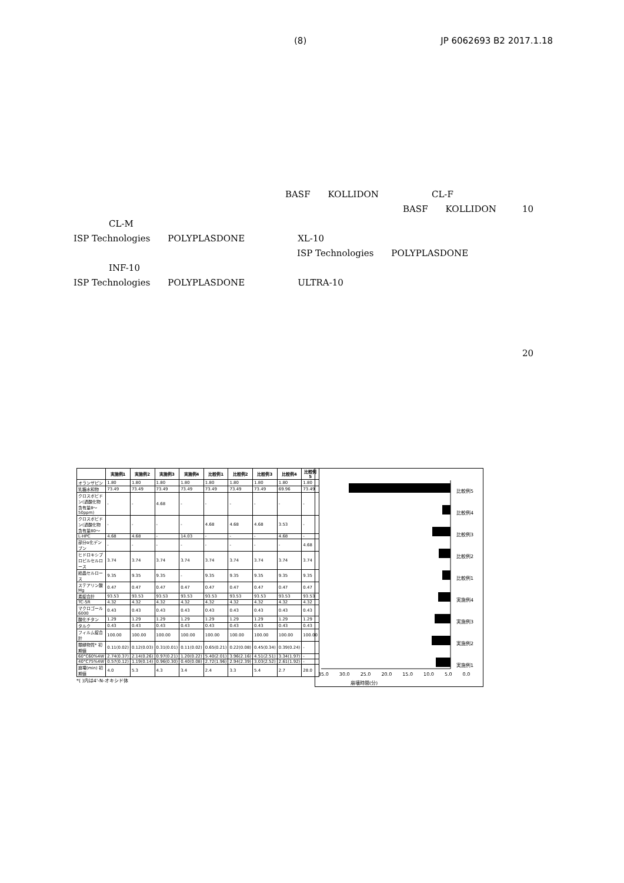(8) JP 6062693 B2 2017.1.18
BASF　　KOLLIDON　　　　　　CL-F
BASF　　KOLLIDON 10
CL-M
ISP Technologies　　POLYPLASDONE　　　　　　XL-10
ISP Technologies　　POLYPLASDONE
INF-10
ISP Technologies　　POLYPLASDONE　　　　　　ULTRA-10
20
| | 実施例1 | 実施例2 | 実施例3 | 実施例4 | 比較例1 | 比較例2 | 比較例3 | 比較例4 | 比較例5 |
| --- | --- | --- | --- | --- | --- | --- | --- | --- | --- |
| オランザピン | 1.80 | 1.80 | 1.80 | 1.80 | 1.80 | 1.80 | 1.80 | 1.80 | 1.80 |
| 乳糖水和物 | 73.49 | 73.49 | 73.49 | 73.49 | 73.49 | 73.49 | 73.49 | 69.96 | 73.49 |
| クロスポビドン(過酸化物含有量8〜50ppm) | - | - | 4.68 | - | - | - | - | - | - |
| クロスポビドン(過酸化物含有量80〜 | - | - | - | - | 4.68 | 4.68 | 4.68 | 3.53 | - |
| L-HPC | 4.68 | 4.68 | - | 14.03 | - | - | - | 4.68 | - |
| 部分α化デンプン | - | - | - | - | - | - | - | - | 4.68 |
| ヒドロキシプロピルセルロース | 3.74 | 3.74 | 3.74 | 3.74 | 3.74 | 3.74 | 3.74 | 3.74 | 3.74 |
| 結晶セルロース | 9.35 | 9.35 | 9.35 | - | 9.35 | 9.35 | 9.35 | 9.35 | 9.35 |
| ステアリン酸Mg | 0.47 | 0.47 | 0.47 | 0.47 | 0.47 | 0.47 | 0.47 | 0.47 | 0.47 |
| 素錠合計 | 93.53 | 93.53 | 93.53 | 93.53 | 93.53 | 93.53 | 93.53 | 93.53 | 93.53 |
| TC-5R | 4.32 | 4.32 | 4.32 | 4.32 | 4.32 | 4.32 | 4.32 | 4.32 | 4.32 |
| マクロゴール6000 | 0.43 | 0.43 | 0.43 | 0.43 | 0.43 | 0.43 | 0.43 | 0.43 | 0.43 |
| 酸化チタン | 1.29 | 1.29 | 1.29 | 1.29 | 1.29 | 1.29 | 1.29 | 1.29 | 1.29 |
| タルク | 0.43 | 0.43 | 0.43 | 0.43 | 0.43 | 0.43 | 0.43 | 0.43 | 0.43 |
| フィルム錠合計 | 100.00 | 100.00 | 100.00 | 100.00 | 100.00 | 100.00 | 100.00 | 100.00 | 100.00 |
| 類縁物質* 初期値 | 0.11(0.02) | 0.12(0.03) | 0.31(0.01) | 0.11(0.02) | 0.65(0.21) | 0.22(0.08) | 0.45(0.34) | 0.39(0.24) | - |
| 60°C60%4W | 2.74(0.37) | 2.14(0.26) | 0.97(0.21) | 1.20(0.22) | 5.40(2.01) | 3.96(2.16) | 4.51(2.51) | 3.34(1.97) | - |
| 40°C75%4W | 0.57(0.12) | 1.19(0.14) | 0.96(0.30) | 0.40(0.08) | 2.72(1.96) | 2.94(2.39) | 3.03(2.52) | 2.61(1.92) | - |
| 崩壊(min) 初期値 | 4.0 | 5.3 | 4.3 | 3.4 | 2.4 | 3.3 | 5.4 | 2.7 | 28.0 |
*( )内は4'-N-オキシド体
35.0 30.0 25.0 20.0 15.0 10.0 5.0 0.0
比較例5
比較例4
比較例3
比較例2
比較例1
実施例4
実施例3
実施例2
実施例1
崩壊時間(分)